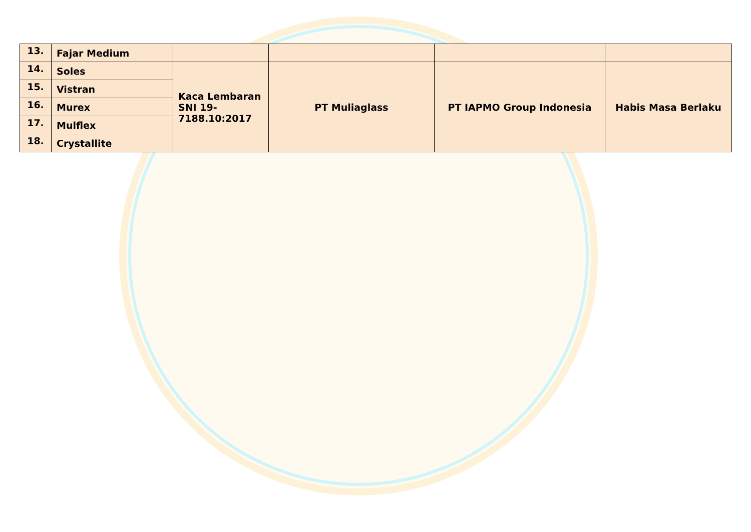| 13. | Fajar Medium | | | | |
| 14. | Soles | Kaca Lembaran SNI 19- 7188.10:2017 | PT Muliaglass | PT IAPMO Group Indonesia | Habis Masa Berlaku |
| 15. | Vistran | | | | |
| 16. | Murex | | | | |
| 17. | Mulflex | | | | |
| 18. | Crystallite | | | | |